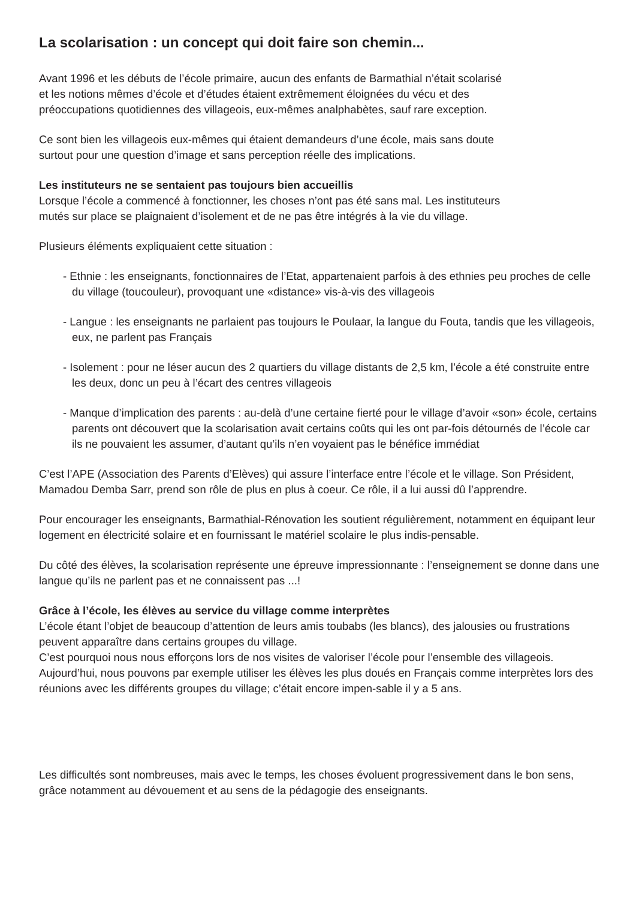La scolarisation : un concept qui doit faire son chemin...
Avant 1996 et les débuts de l’école primaire, aucun des enfants de Barmathial n’était scolarisé
et les notions mêmes d’école et d’études étaient extrêmement éloignées du vécu et des
préoccupations quotidiennes des villageois, eux-mêmes analphabètes, sauf rare exception.
Ce sont bien les villageois eux-mêmes qui étaient demandeurs d’une école, mais sans doute
surtout pour une question d’image et sans perception réelle des implications.
Les instituteurs ne se sentaient pas toujours bien accueillis
Lorsque l’école a commencé à fonctionner, les choses n’ont pas été sans mal. Les instituteurs
mutés sur place se plaignaient d’isolement et de ne pas être intégrés à la vie du village.
Plusieurs éléments expliquaient cette situation :
- Ethnie : les enseignants, fonctionnaires de l’Etat, appartenaient parfois à des ethnies peu proches de celle du village (toucouleur), provoquant une «distance» vis-à-vis des villageois
- Langue : les enseignants ne parlaient pas toujours le Poulaar, la langue du Fouta, tandis que les villageois, eux, ne parlent pas Français
- Isolement : pour ne léser aucun des 2 quartiers du village distants de 2,5 km, l’école a été construite entre les deux, donc un peu à l’écart des centres villageois
- Manque d’implication des parents : au-delà d’une certaine fierté pour le village d’avoir «son» école, certains parents ont découvert que la scolarisation avait certains coûts qui les ont par-fois détournés de l’école car ils ne pouvaient les assumer, d’autant qu’ils n’en voyaient pas le bénéfice immédiat
C’est l’APE (Association des Parents d’Elèves) qui assure l’interface entre l’école et le village. Son Président, Mamadou Demba Sarr, prend son rôle de plus en plus à coeur. Ce rôle, il a lui aussi dû l’apprendre.
Pour encourager les enseignants, Barmathial-Rénovation les soutient régulièrement, notamment en équipant leur logement en électricité solaire et en fournissant le matériel scolaire le plus indis-pensable.
Du côté des élèves, la scolarisation représente une épreuve impressionnante : l’enseignement se donne dans une langue qu’ils ne parlent pas et ne connaissent pas ...!
Grâce à l’école, les élèves au service du village comme interprètes
L’école étant l’objet de beaucoup d’attention de leurs amis toubabs (les blancs), des jalousies ou frustrations peuvent apparaître dans certains groupes du village.
C’est pourquoi nous nous efforçons lors de nos visites de valoriser l’école pour l’ensemble des villageois. Aujourd’hui, nous pouvons par exemple utiliser les élèves les plus doués en Français comme interprètes lors des réunions avec les différents groupes du village; c’était encore impen-sable il y a 5 ans.
Les difficultés sont nombreuses, mais avec le temps, les choses évoluent progressivement dans le bon sens, grâce notamment au dévouement et au sens de la pédagogie des enseignants.